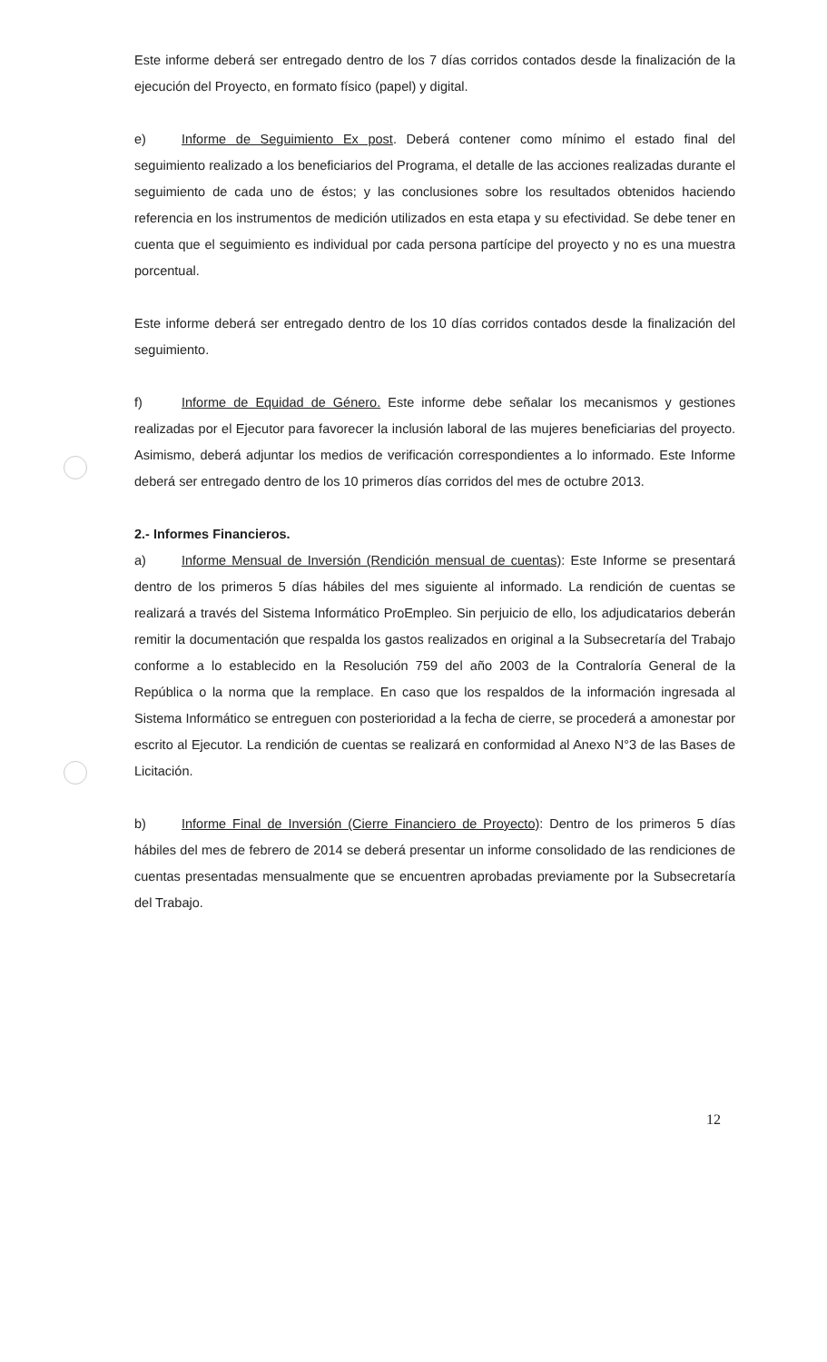Este informe deberá ser entregado dentro de los 7 días corridos contados desde la finalización de la ejecución del Proyecto, en formato físico (papel) y digital.
e) Informe de Seguimiento Ex post. Deberá contener como mínimo el estado final del seguimiento realizado a los beneficiarios del Programa, el detalle de las acciones realizadas durante el seguimiento de cada uno de éstos; y las conclusiones sobre los resultados obtenidos haciendo referencia en los instrumentos de medición utilizados en esta etapa y su efectividad. Se debe tener en cuenta que el seguimiento es individual por cada persona partícipe del proyecto y no es una muestra porcentual.
Este informe deberá ser entregado dentro de los 10 días corridos contados desde la finalización del seguimiento.
f) Informe de Equidad de Género. Este informe debe señalar los mecanismos y gestiones realizadas por el Ejecutor para favorecer la inclusión laboral de las mujeres beneficiarias del proyecto. Asimismo, deberá adjuntar los medios de verificación correspondientes a lo informado. Este Informe deberá ser entregado dentro de los 10 primeros días corridos del mes de octubre 2013.
2.- Informes Financieros.
a) Informe Mensual de Inversión (Rendición mensual de cuentas): Este Informe se presentará dentro de los primeros 5 días hábiles del mes siguiente al informado. La rendición de cuentas se realizará a través del Sistema Informático ProEmpleo. Sin perjuicio de ello, los adjudicatarios deberán remitir la documentación que respalda los gastos realizados en original a la Subsecretaría del Trabajo conforme a lo establecido en la Resolución 759 del año 2003 de la Contraloría General de la República o la norma que la remplace. En caso que los respaldos de la información ingresada al Sistema Informático se entreguen con posterioridad a la fecha de cierre, se procederá a amonestar por escrito al Ejecutor. La rendición de cuentas se realizará en conformidad al Anexo N°3 de las Bases de Licitación.
b) Informe Final de Inversión (Cierre Financiero de Proyecto): Dentro de los primeros 5 días hábiles del mes de febrero de 2014 se deberá presentar un informe consolidado de las rendiciones de cuentas presentadas mensualmente que se encuentren aprobadas previamente por la Subsecretaría del Trabajo.
12